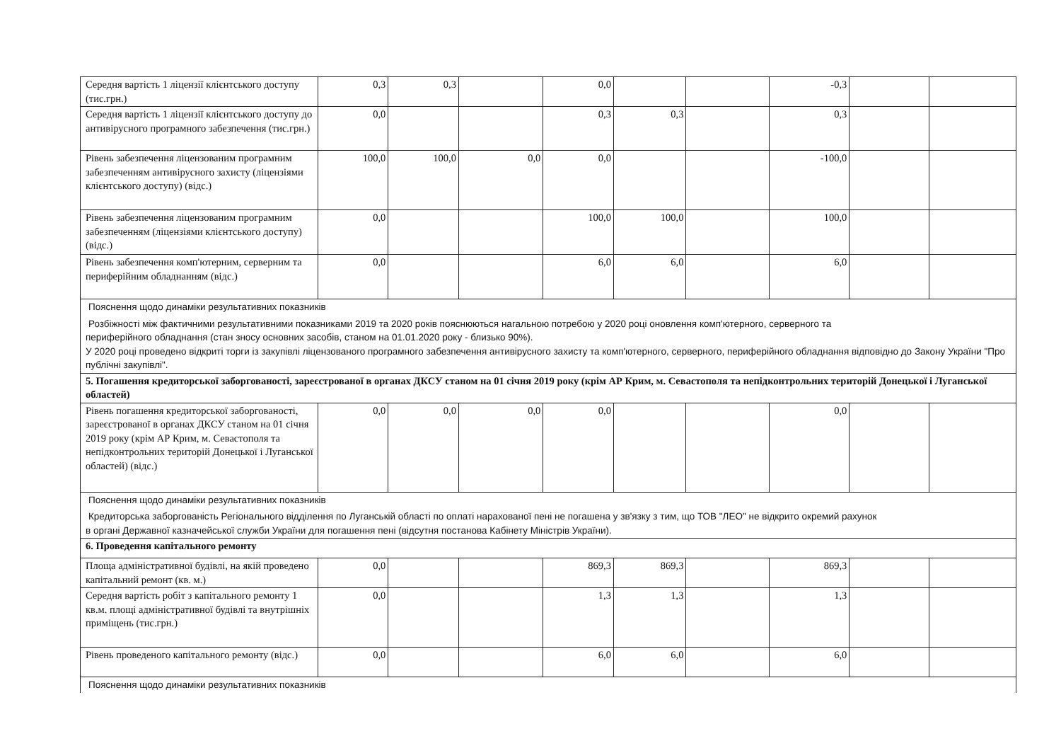| Середня вартість 1 ліцензії клієнтського доступу (тис.грн.) | 0,3 | 0,3 | | 0,0 | | | -0,3 | | |
| Середня вартість 1 ліцензії клієнтського доступу до антивірусного програмного забезпечення (тис.грн.) | 0,0 | | | 0,3 | 0,3 | | 0,3 | | |
| Рівень забезпечення ліцензованим програмним забезпеченням антивірусного захисту (ліцензіями клієнтського доступу) (відс.) | 100,0 | 100,0 | 0,0 | 0,0 | | | -100,0 | | |
| Рівень забезпечення ліцензованим програмним забезпеченням (ліцензіями клієнтського доступу) (відс.) | 0,0 | | | 100,0 | 100,0 | | 100,0 | | |
| Рівень забезпечення комп'ютерним, серверним та периферійним обладнанням (відс.) | 0,0 | | | 6,0 | 6,0 | | 6,0 | | |
| Пояснення щодо динаміки результативних показників Розбіжності між фактичними результативними показниками 2019 та 2020 років пояснюються нагальною потребою у 2020 році оновлення комп'ютерного, серверного та периферійного обладнання (стан зносу основних засобів, станом на 01.01.2020 року - близько 90%). У 2020 році проведено відкриті торги із закупівлі ліцензованого програмного забезпечення антивірусного захисту та комп'ютерного, серверного, периферійного обладнання відповідно до Закону України "Про публічні закупівлі". | | | | | | | | | |
| 5. Погашення кредиторської заборгованості, зареєстрованої в органах ДКСУ станом на 01 січня 2019 року (крім АР Крим, м. Севастополя та непідконтрольних територій Донецької і Луганської областей) | | | | | | | | | |
| Рівень погашення кредиторської заборгованості, зареєстрованої в органах ДКСУ станом на 01 січня 2019 року (крім АР Крим, м. Севастополя та непідконтрольних територій Донецької і Луганської областей) (відс.) | 0,0 | 0,0 | 0,0 | 0,0 | | | 0,0 | | |
| Пояснення щодо динаміки результативних показників Кредиторська заборгованість Регіонального відділення по Луганській області по оплаті нарахованої пені не погашена у зв'язку з тим, що ТОВ "ЛЕО" не відкрито окремий рахунок в органі Державної казначейської служби України для погашення пені (відсутня постанова Кабінету Міністрів України). | | | | | | | | | |
| 6. Проведення капітального ремонту | | | | | | | | | |
| Площа адміністративної будівлі, на якій проведено капітальний ремонт (кв. м.) | 0,0 | | | 869,3 | 869,3 | | 869,3 | | |
| Середня вартість робіт з капітального ремонту 1 кв.м. площі адміністративної будівлі та внутрішніх приміщень (тис.грн.) | 0,0 | | | 1,3 | 1,3 | | 1,3 | | |
| Рівень проведеного капітального ремонту (відс.) | 0,0 | | | 6,0 | 6,0 | | 6,0 | | |
| Пояснення щодо динаміки результативних показників | | | | | | | | | |